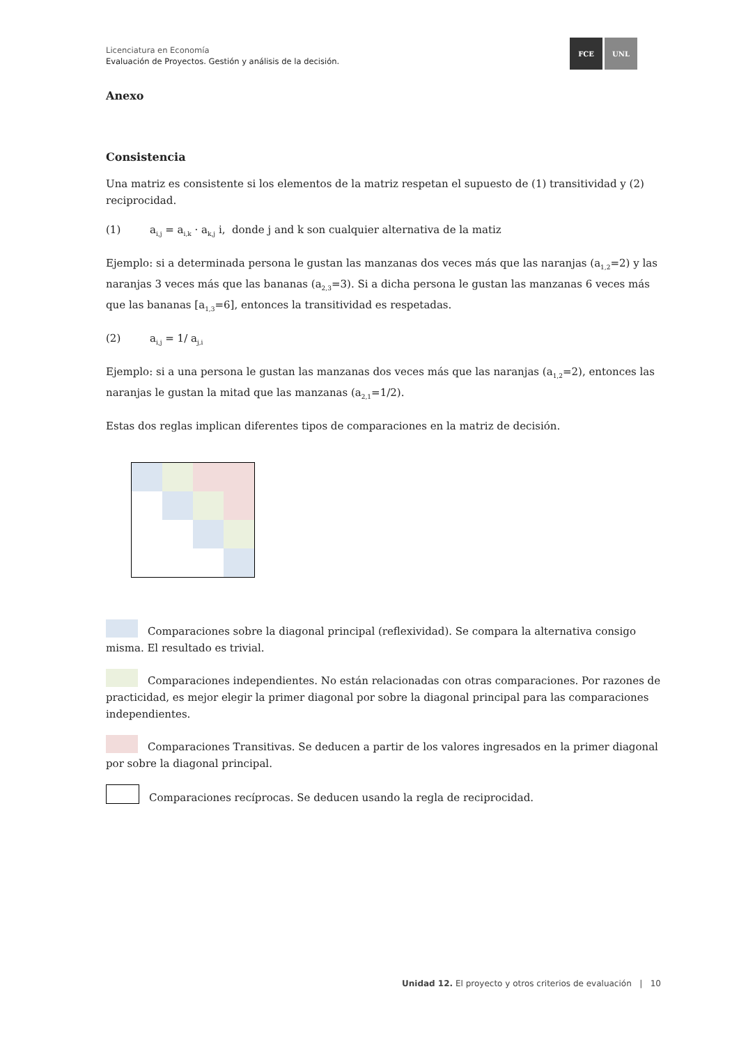Licenciatura en Economía
Evaluación de Proyectos. Gestión y análisis de la decisión.
FCE UNL
Anexo
Consistencia
Una matriz es consistente si los elementos de la matriz respetan el supuesto de (1) transitividad y (2) reciprocidad.
(1) a<sub>i,j</sub> = a<sub>i,k</sub> · a<sub>k,j</sub> i, donde j and k son cualquier alternativa de la matiz
Ejemplo: si a determinada persona le gustan las manzanas dos veces más que las naranjas (a<sub>1,2</sub>=2) y las naranjas 3 veces más que las bananas (a<sub>2,3</sub>=3). Si a dicha persona le gustan las manzanas 6 veces más que las bananas [a<sub>1,3</sub>=6], entonces la transitividad es respetadas.
(2) a<sub>i,j</sub> = 1/ a<sub>j,i</sub>
Ejemplo: si a una persona le gustan las manzanas dos veces más que las naranjas (a<sub>1,2</sub>=2), entonces las naranjas le gustan la mitad que las manzanas (a<sub>2,1</sub>=1/2).
Estas dos reglas implican diferentes tipos de comparaciones en la matriz de decisión.
Comparaciones sobre la diagonal principal (reflexividad). Se compara la alternativa consigo misma. El resultado es trivial.
Comparaciones independientes. No están relacionadas con otras comparaciones. Por razones de practicidad, es mejor elegir la primer diagonal por sobre la diagonal principal para las comparaciones independientes.
Comparaciones Transitivas. Se deducen a partir de los valores ingresados en la primer diagonal por sobre la diagonal principal.
Comparaciones recíprocas. Se deducen usando la regla de reciprocidad.
Unidad 12. El proyecto y otros criterios de evaluación | 10